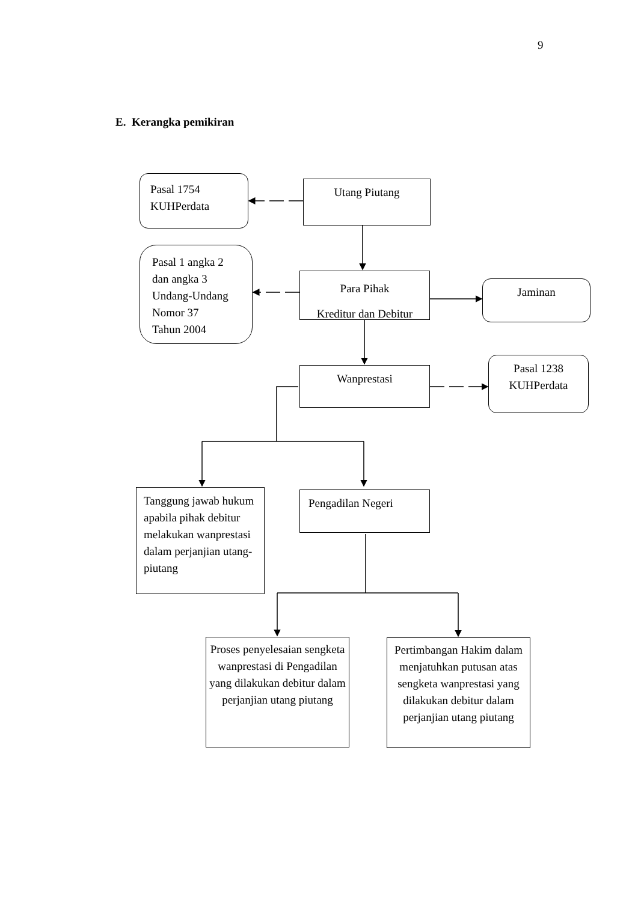9
E. Kerangka pemikiran
Pasal 1754
KUHPerdata
Utang Piutang
Pasal 1 angka 2
dan angka 3
Undang-Undang
Nomor 37
Tahun 2004
Para Pihak
Kreditur dan Debitur
Jaminan
Wanprestasi
Pasal 1238
KUHPerdata
Tanggung jawab hukum apabila pihak debitur melakukan wanprestasi dalam perjanjian utang-piutang
Pengadilan Negeri
Proses penyelesaian sengketa wanprestasi di Pengadilan yang dilakukan debitur dalam perjanjian utang piutang
Pertimbangan Hakim dalam menjatuhkan putusan atas sengketa wanprestasi yang dilakukan debitur dalam perjanjian utang piutang